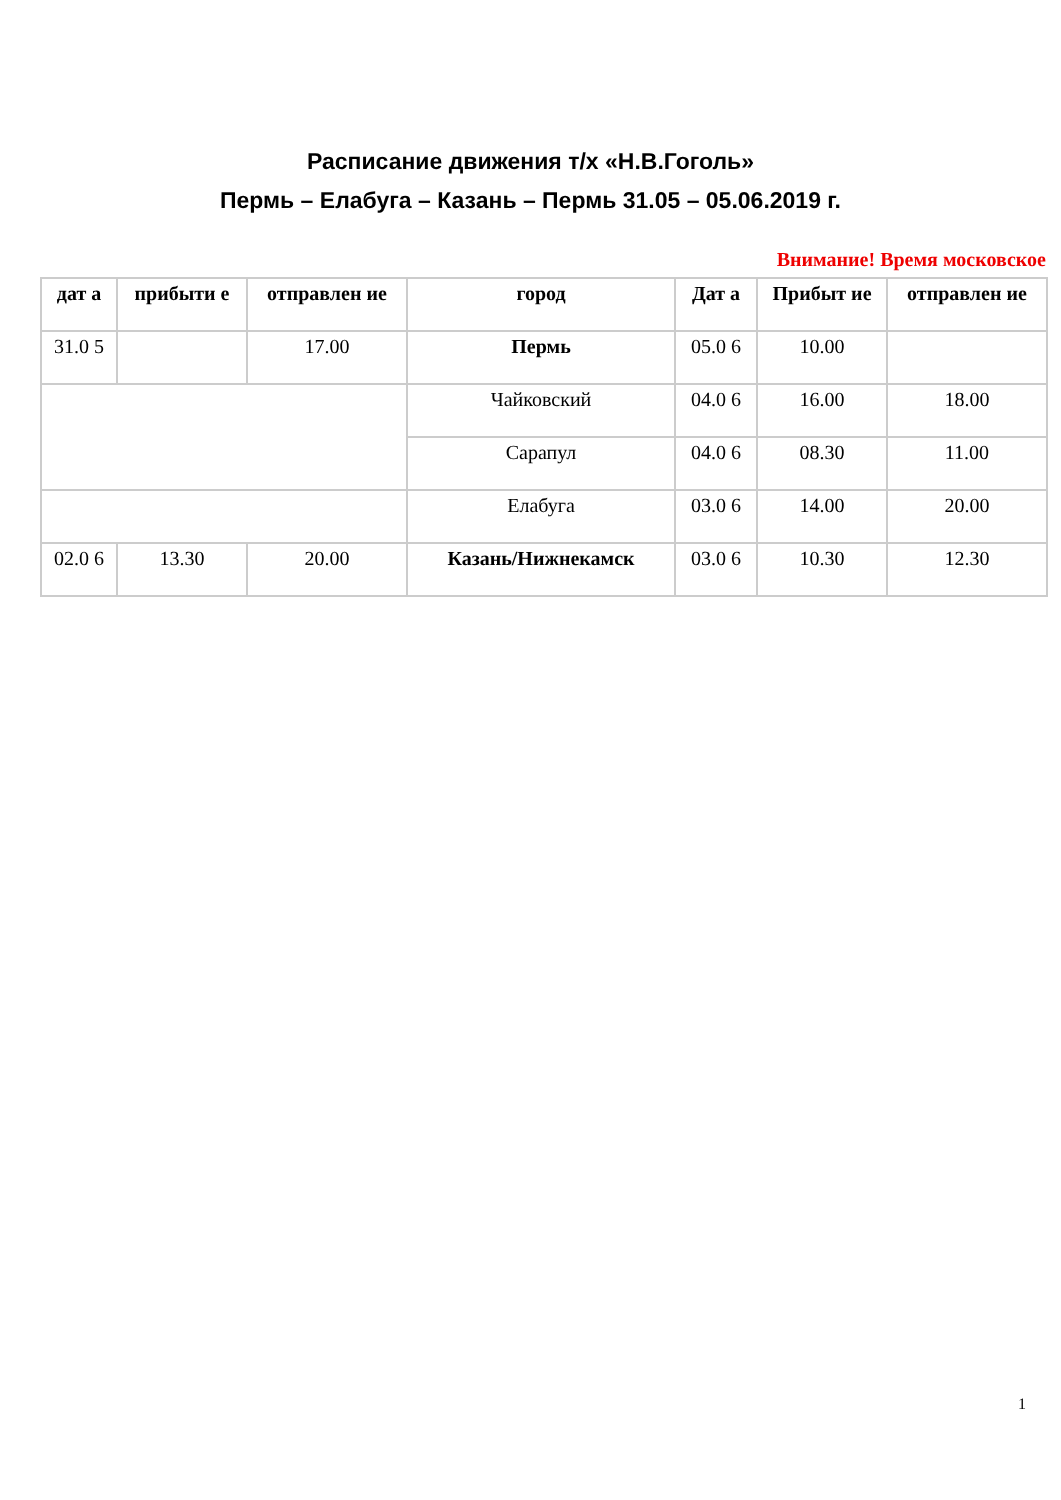Расписание движения т/х «Н.В.Гоголь»
Пермь – Елабуга – Казань – Пермь 31.05 – 05.06.2019 г.
Внимание! Время московское
| дат а | прибыти е | отправлен ие | город | Дат а | Прибыт ие | отправлен ие |
| --- | --- | --- | --- | --- | --- | --- |
| 31.0 5 | | 17.00 | Пермь | 05.0 6 | 10.00 | |
| | | | Чайковский | 04.0 6 | 16.00 | 18.00 |
| | | | Сарапул | 04.0 6 | 08.30 | 11.00 |
| | | | Елабуга | 03.0 6 | 14.00 | 20.00 |
| 02.0 6 | 13.30 | 20.00 | Казань/Нижнекамск | 03.0 6 | 10.30 | 12.30 |
1